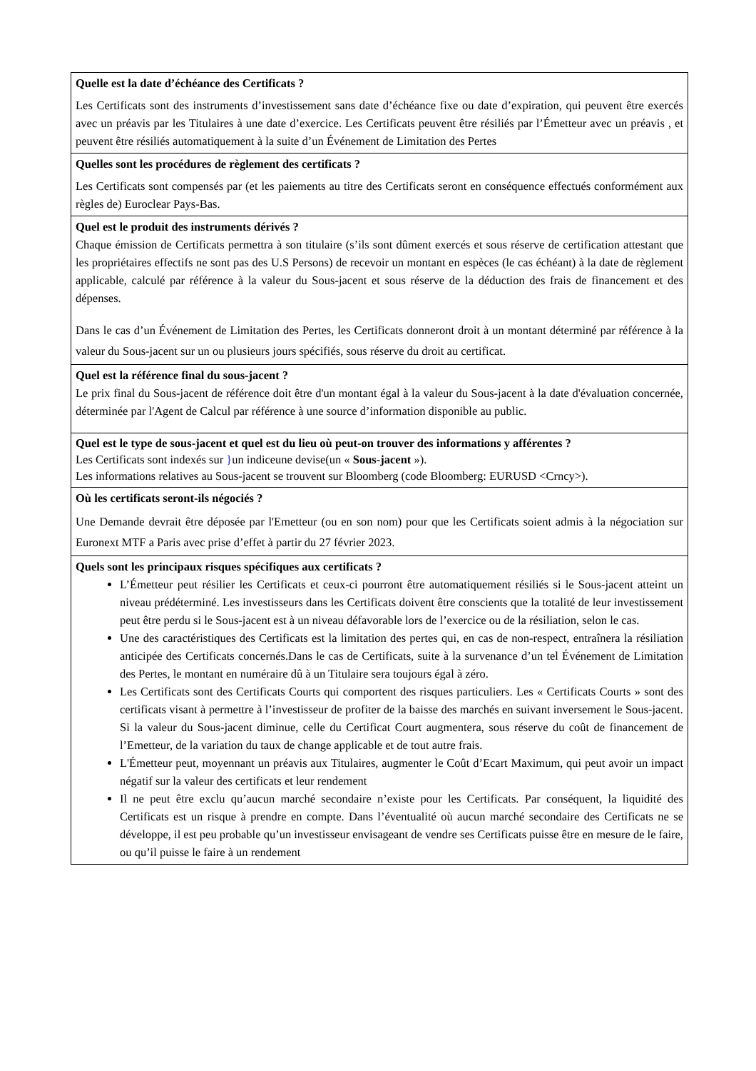| Quelle est la date d’échéance des Certificats ? Les Certificats sont des instruments d’investissement sans date d’échéance fixe ou date d’expiration, qui peuvent être exercés avec un préavis par les Titulaires à une date d’exercice. Les Certificats peuvent être résiliés par l’Émetteur avec un préavis , et peuvent être résiliés automatiquement à la suite d’un Événement de Limitation des Pertes |
| Quelles sont les procédures de règlement des certificats ? Les Certificats sont compensés par (et les paiements au titre des Certificats seront en conséquence effectués conformément aux règles de) Euroclear Pays-Bas. |
| Quel est le produit des instruments dérivés ? Chaque émission de Certificats permettra à son titulaire (s’ils sont dûment exercés et sous réserve de certification attestant que les propriétaires effectifs ne sont pas des U.S Persons) de recevoir un montant en espèces (le cas échéant) à la date de règlement applicable, calculé par référence à la valeur du Sous-jacent et sous réserve de la déduction des frais de financement et des dépenses. Dans le cas d’un Événement de Limitation des Pertes, les Certificats donneront droit à un montant déterminé par référence à la valeur du Sous-jacent sur un ou plusieurs jours spécifiés, sous réserve du droit au certificat. |
| Quel est la référence final du sous-jacent ? Le prix final du Sous-jacent de référence doit être d'un montant égal à la valeur du Sous-jacent à la date d'évaluation concernée, déterminée par l'Agent de Calcul par référence à une source d’information disponible au public. |
| Quel est le type de sous-jacent et quel est du lieu où peut-on trouver des informations y afférentes ? Les Certificats sont indexés sur } un indiceune devise(un « Sous-jacent »). Les informations relatives au Sous-jacent se trouvent sur Bloomberg (code Bloomberg: EURUSD <Crncy>). |
| Où les certificats seront-ils négociés ? Une Demande devrait être déposée par l'Emetteur (ou en son nom) pour que les Certificats soient admis à la négociation sur Euronext MTF a Paris avec prise d’effet à partir du 27 février 2023. |
| Quels sont les principaux risques spécifiques aux certificats ? L’Émetteur peut résilier les Certificats et ceux-ci pourront être automatiquement résiliés si le Sous-jacent atteint un niveau prédéterminé. Les investisseurs dans les Certificats doivent être conscients que la totalité de leur investissement peut être perdu si le Sous-jacent est à un niveau défavorable lors de l’exercice ou de la résiliation, selon le cas. Une des caractéristiques des Certificats est la limitation des pertes qui, en cas de non-respect, entraînera la résiliation anticipée des Certificats concernés.Dans le cas de Certificats, suite à la survenance d’un tel Événement de Limitation des Pertes, le montant en numéraire dû à un Titulaire sera toujours égal à zéro. Les Certificats sont des Certificats Courts qui comportent des risques particuliers. Les « Certificats Courts » sont des certificats visant à permettre à l’investisseur de profiter de la baisse des marchés en suivant inversement le Sous-jacent. Si la valeur du Sous-jacent diminue, celle du Certificat Court augmentera, sous réserve du coût de financement de l’Emetteur, de la variation du taux de change applicable et de tout autre frais. L'Émetteur peut, moyennant un préavis aux Titulaires, augmenter le Coût d’Ecart Maximum, qui peut avoir un impact négatif sur la valeur des certificats et leur rendement Il ne peut être exclu qu’aucun marché secondaire n’existe pour les Certificats. Par conséquent, la liquidité des Certificats est un risque à prendre en compte. Dans l’éventualité où aucun marché secondaire des Certificats ne se développe, il est peu probable qu’un investisseur envisageant de vendre ses Certificats puisse être en mesure de le faire, ou qu’il puisse le faire à un rendement |